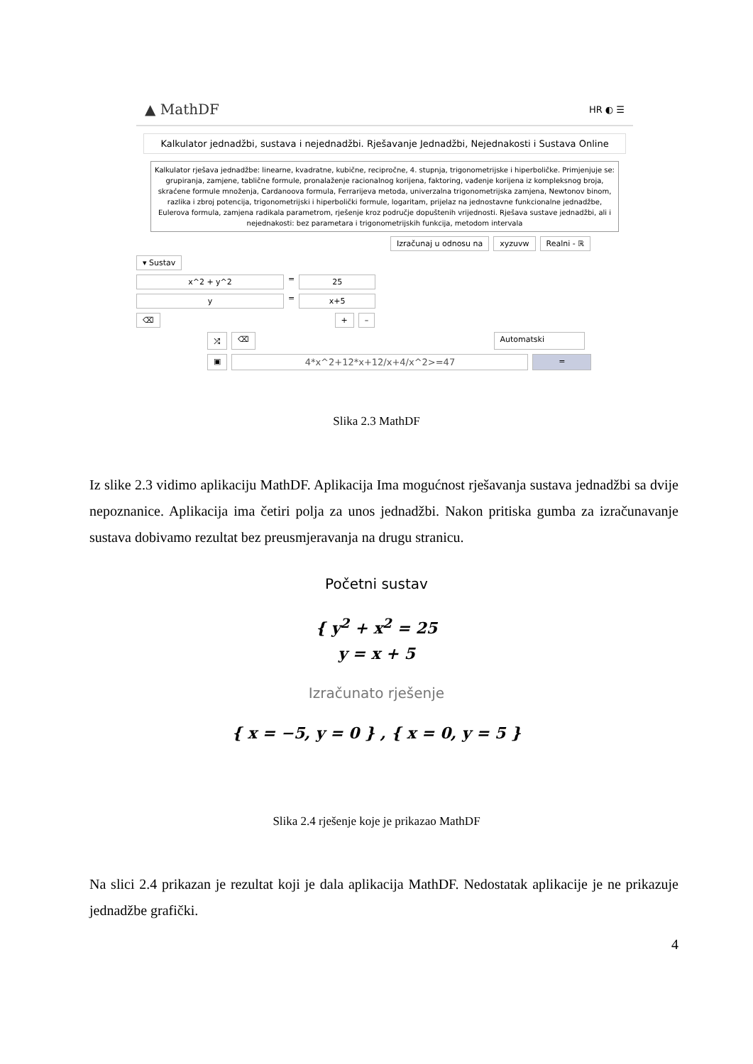▲ MathDF HR ◐ ☰
Kalkulator jednadžbi, sustava i nejednadžbi. Rješavanje Jednadžbi, Nejednakosti i Sustava Online
Kalkulator rješava jednadžbe: linearne, kvadratne, kubične, recipročne, 4. stupnja, trigonometrijske i hiperboličke. Primjenjuje se: grupiranja, zamjene, tablične formule, pronalaženje racionalnog korijena, faktoring, vađenje korijena iz kompleksnog broja, skraćene formule množenja, Cardanoova formula, Ferrarijeva metoda, univerzalna trigonometrijska zamjena, Newtonov binom, razlika i zbroj potencija, trigonometrijski i hiperbolički formule, logaritam, prijelaz na jednostavne funkcionalne jednadžbe, Eulerova formula, zamjena radikala parametrom, rješenje kroz područje dopuštenih vrijednosti. Rješava sustave jednadžbi, ali i nejednakosti: bez parametara i trigonometrijskih funkcija, metodom intervala
Izračunaj u odnosu na xyzuvw Realni - ℝ
▾ Sustav
x^2 + y^2 = 25
y = x+5
⌫ + –
⤮ ⌫ Automatski
▣ 4*x^2+12*x+12/x+4/x^2>=47 =
Slika 2.3 MathDF
Iz slike 2.3 vidimo aplikaciju MathDF. Aplikacija Ima mogućnost rješavanja sustava jednadžbi sa dvije nepoznanice. Aplikacija ima četiri polja za unos jednadžbi. Nakon pritiska gumba za izračunavanje sustava dobivamo rezultat bez preusmjeravanja na drugu stranicu.
Početni sustav
{ y<sup>2</sup> + x<sup>2</sup> = 25
y = x + 5
Izračunato rješenje
{ x = −5, y = 0 } , { x = 0, y = 5 }
Slika 2.4 rješenje koje je prikazao MathDF
Na slici 2.4 prikazan je rezultat koji je dala aplikacija MathDF. Nedostatak aplikacije je ne prikazuje jednadžbe grafički.
4